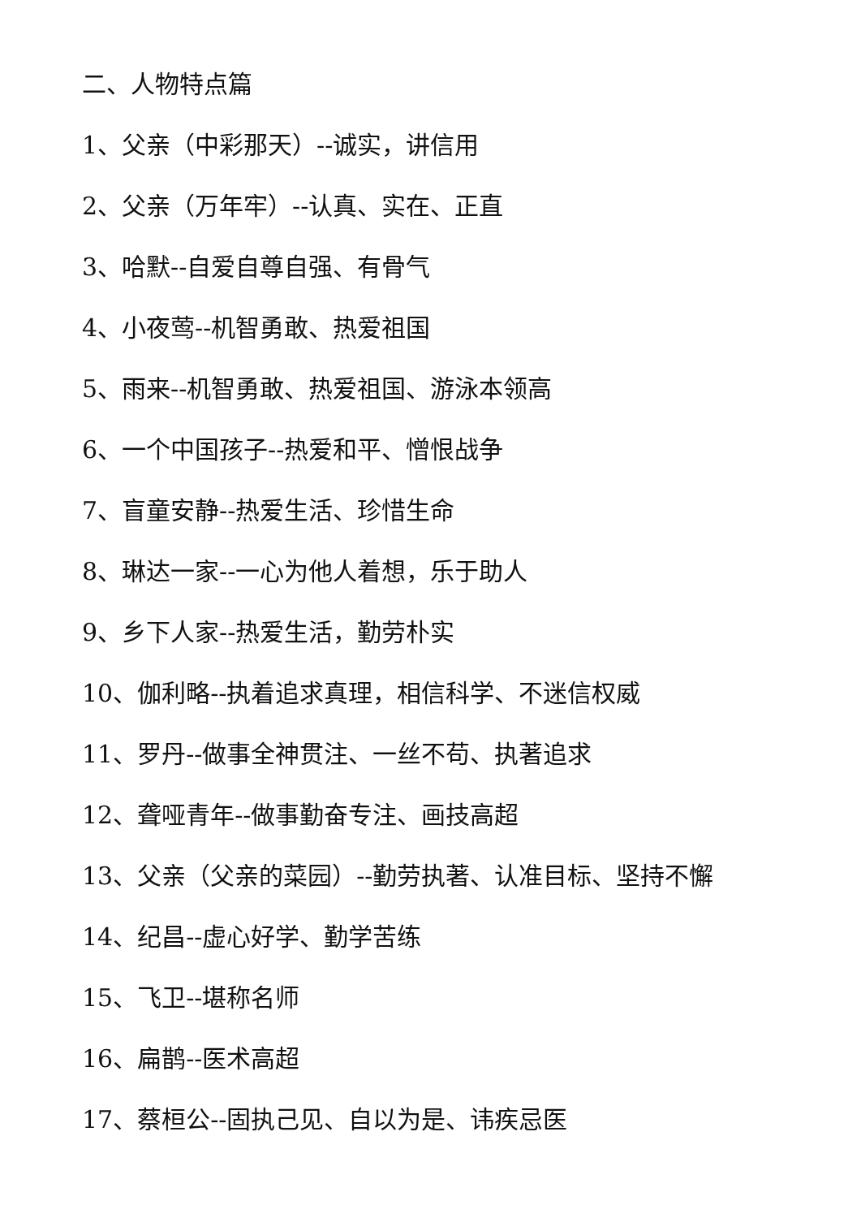二、人物特点篇
1、父亲（中彩那天）--诚实，讲信用
2、父亲（万年牢）--认真、实在、正直
3、哈默--自爱自尊自强、有骨气
4、小夜莺--机智勇敢、热爱祖国
5、雨来--机智勇敢、热爱祖国、游泳本领高
6、一个中国孩子--热爱和平、憎恨战争
7、盲童安静--热爱生活、珍惜生命
8、琳达一家--一心为他人着想，乐于助人
9、乡下人家--热爱生活，勤劳朴实
10、伽利略--执着追求真理，相信科学、不迷信权威
11、罗丹--做事全神贯注、一丝不苟、执著追求
12、聋哑青年--做事勤奋专注、画技高超
13、父亲（父亲的菜园）--勤劳执著、认准目标、坚持不懈
14、纪昌--虚心好学、勤学苦练
15、飞卫--堪称名师
16、扁鹊--医术高超
17、蔡桓公--固执己见、自以为是、讳疾忌医